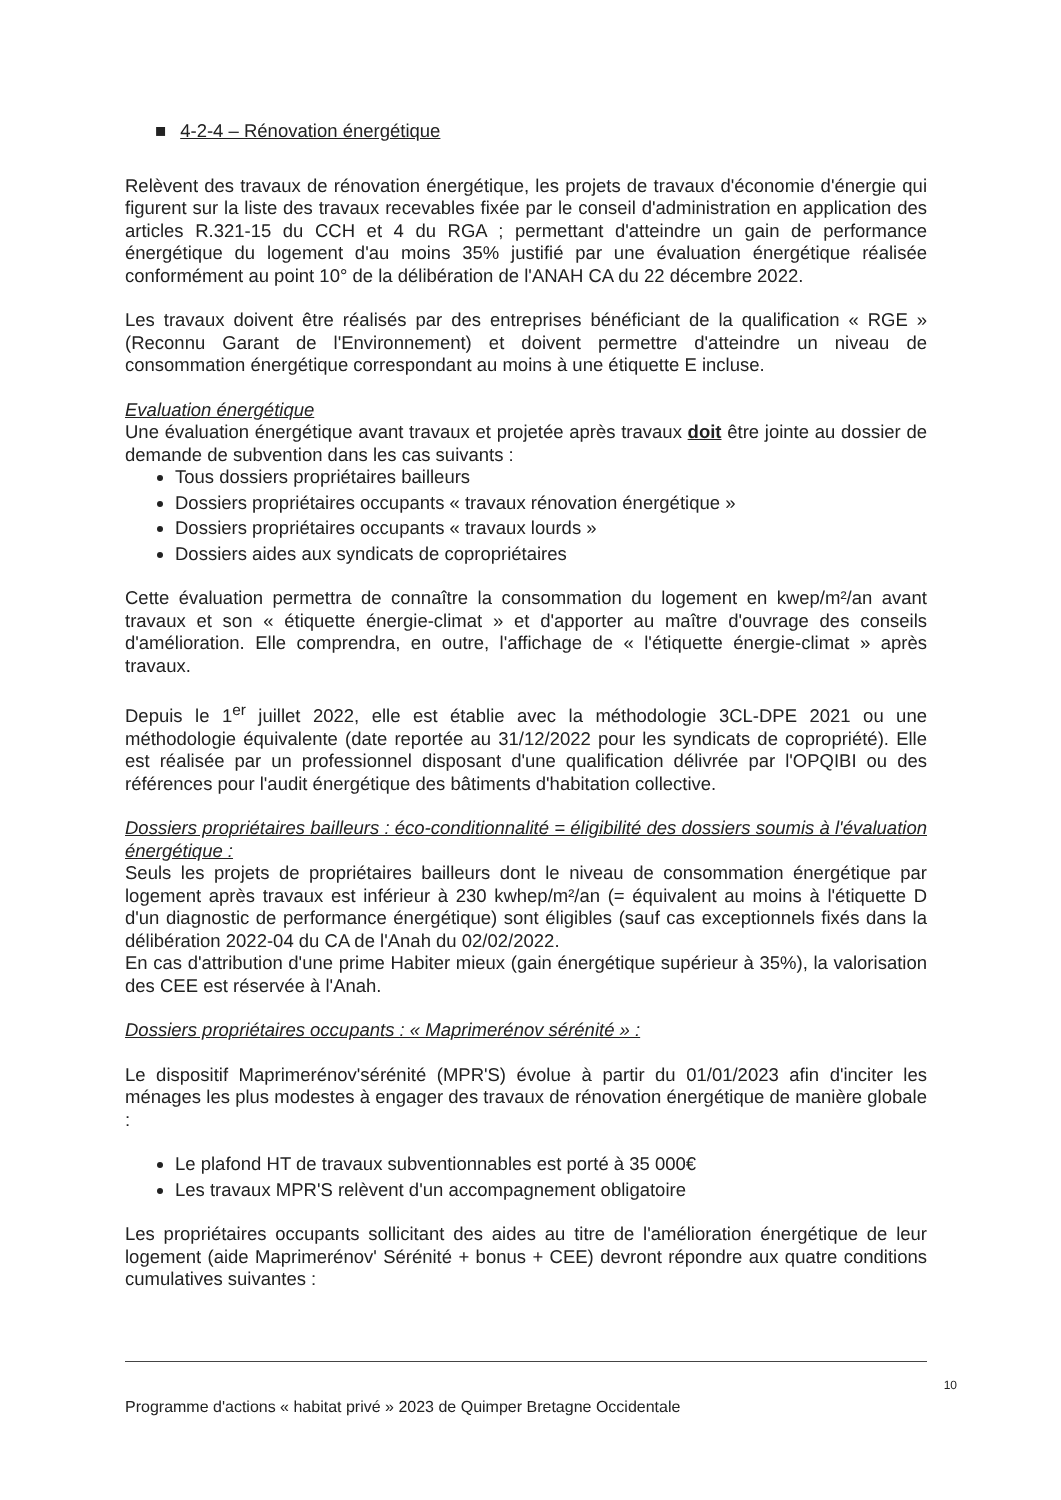■ 4-2-4 – Rénovation énergétique
Relèvent des travaux de rénovation énergétique, les projets de travaux d'économie d'énergie qui figurent sur la liste des travaux recevables fixée par le conseil d'administration en application des articles R.321-15 du CCH et 4 du RGA ; permettant d'atteindre un gain de performance énergétique du logement d'au moins 35% justifié par une évaluation énergétique réalisée conformément au point 10° de la délibération de l'ANAH CA du 22 décembre 2022.
Les travaux doivent être réalisés par des entreprises bénéficiant de la qualification « RGE » (Reconnu Garant de l'Environnement) et doivent permettre d'atteindre un niveau de consommation énergétique correspondant au moins à une étiquette E incluse.
Evaluation énergétique
Une évaluation énergétique avant travaux et projetée après travaux doit être jointe au dossier de demande de subvention dans les cas suivants :
Tous dossiers propriétaires bailleurs
Dossiers propriétaires occupants « travaux rénovation énergétique »
Dossiers propriétaires occupants « travaux lourds »
Dossiers aides aux syndicats de copropriétaires
Cette évaluation permettra de connaître la consommation du logement en kwep/m²/an avant travaux et son « étiquette énergie-climat » et d'apporter au maître d'ouvrage des conseils d'amélioration. Elle comprendra, en outre, l'affichage de « l'étiquette énergie-climat » après travaux.
Depuis le 1<sup>er</sup> juillet 2022, elle est établie avec la méthodologie 3CL-DPE 2021 ou une méthodologie équivalente (date reportée au 31/12/2022 pour les syndicats de copropriété). Elle est réalisée par un professionnel disposant d'une qualification délivrée par l'OPQIBI ou des références pour l'audit énergétique des bâtiments d'habitation collective.
Dossiers propriétaires bailleurs : éco-conditionnalité = éligibilité des dossiers soumis à l'évaluation énergétique :
Seuls les projets de propriétaires bailleurs dont le niveau de consommation énergétique par logement après travaux est inférieur à 230 kwhep/m²/an (= équivalent au moins à l'étiquette D d'un diagnostic de performance énergétique) sont éligibles (sauf cas exceptionnels fixés dans la délibération 2022-04 du CA de l'Anah du 02/02/2022.
En cas d'attribution d'une prime Habiter mieux (gain énergétique supérieur à 35%), la valorisation des CEE est réservée à l'Anah.
Dossiers propriétaires occupants : « Maprimerénov sérénité » :
Le dispositif Maprimerénov'sérénité (MPR'S) évolue à partir du 01/01/2023 afin d'inciter les ménages les plus modestes à engager des travaux de rénovation énergétique de manière globale :
Le plafond HT de travaux subventionnables est porté à 35 000€
Les travaux MPR'S relèvent d'un accompagnement obligatoire
Les propriétaires occupants sollicitant des aides au titre de l'amélioration énergétique de leur logement (aide Maprimerénov' Sérénité + bonus + CEE) devront répondre aux quatre conditions cumulatives suivantes :
10
Programme d'actions « habitat privé » 2023 de Quimper Bretagne Occidentale